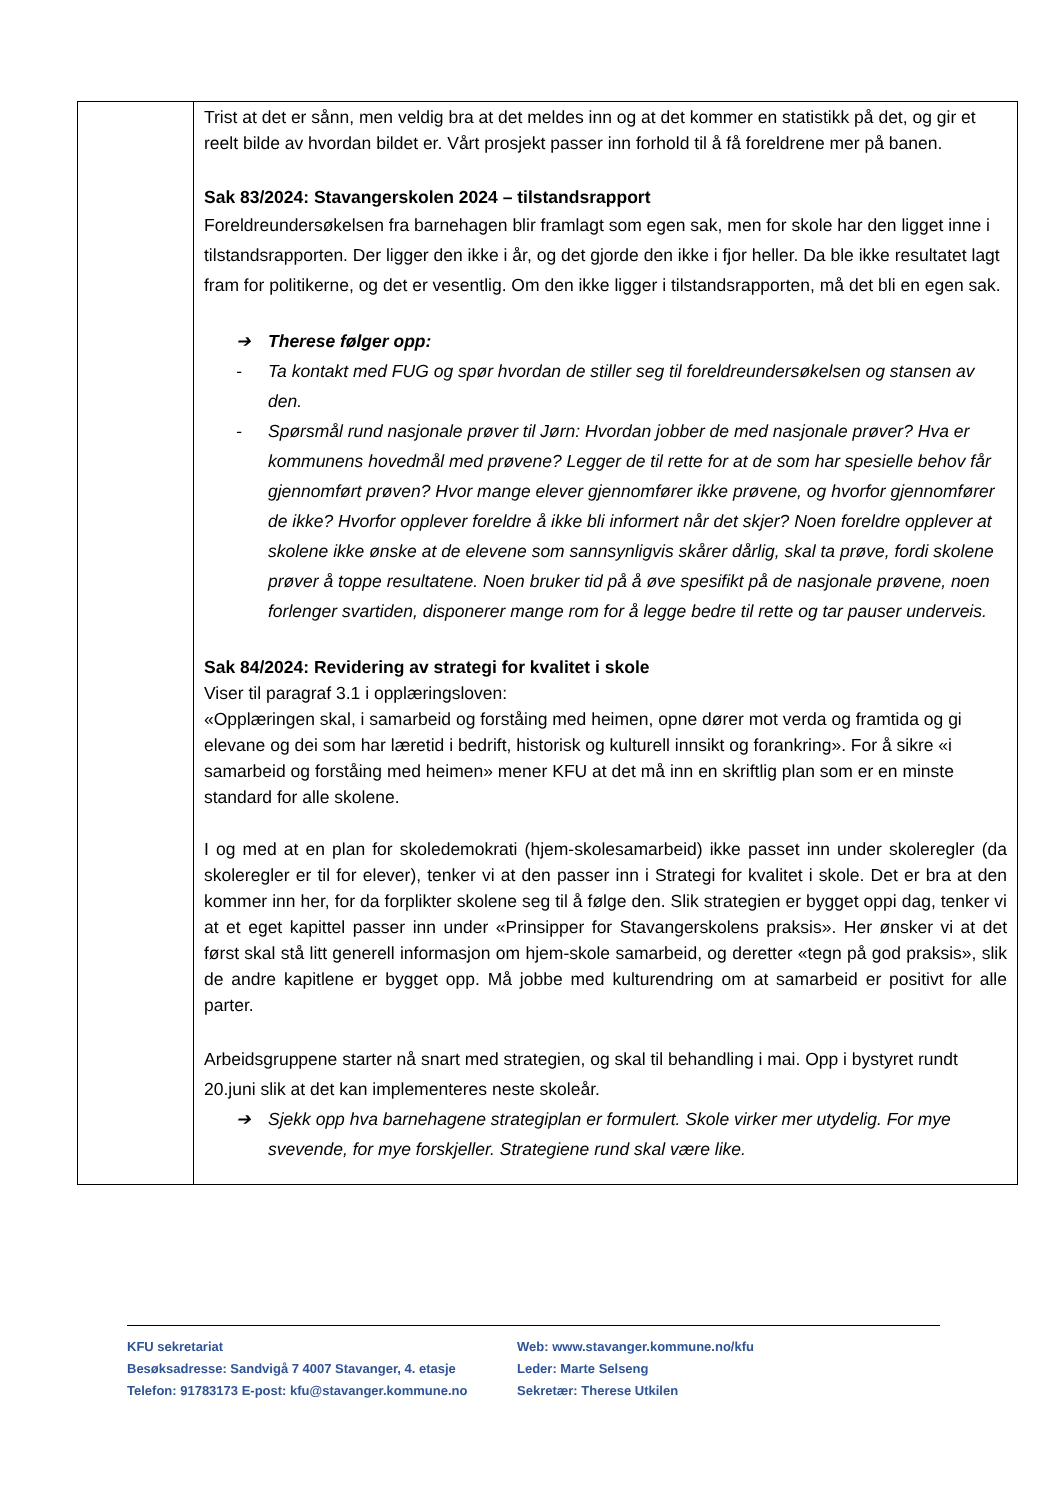| | Trist at det er sånn, men veldig bra at det meldes inn og at det kommer en statistikk på det, og gir et reelt bilde av hvordan bildet er. Vårt prosjekt passer inn forhold til å få foreldrene mer på banen. Sak 83/2024: Stavangerskolen 2024 – tilstandsrapport Foreldreundersøkelsen fra barnehagen blir framlagt som egen sak, men for skole har den ligget inne i tilstandsrapporten. Der ligger den ikke i år, og det gjorde den ikke i fjor heller. Da ble ikke resultatet lagt fram for politikerne, og det er vesentlig. Om den ikke ligger i tilstandsrapporten, må det bli en egen sak. ➔ Therese følger opp: - Ta kontakt med FUG og spør hvordan de stiller seg til foreldreundersøkelsen og stansen av den. - Spørsmål rund nasjonale prøver til Jørn: Hvordan jobber de med nasjonale prøver? Hva er kommunens hovedmål med prøvene? Legger de til rette for at de som har spesielle behov får gjennomført prøven? Hvor mange elever gjennomfører ikke prøvene, og hvorfor gjennomfører de ikke? Hvorfor opplever foreldre å ikke bli informert når det skjer? Noen foreldre opplever at skolene ikke ønske at de elevene som sannsynligvis skårer dårlig, skal ta prøve, fordi skolene prøver å toppe resultatene. Noen bruker tid på å øve spesifikt på de nasjonale prøvene, noen forlenger svartiden, disponerer mange rom for å legge bedre til rette og tar pauser underveis. Sak 84/2024: Revidering av strategi for kvalitet i skole Viser til paragraf 3.1 i opplæringsloven: «Opplæringen skal, i samarbeid og forståing med heimen, opne dører mot verda og framtida og gi elevane og dei som har læretid i bedrift, historisk og kulturell innsikt og forankring». For å sikre «i samarbeid og forståing med heimen» mener KFU at det må inn en skriftlig plan som er en minste standard for alle skolene. I og med at en plan for skoledemokrati (hjem-skolesamarbeid) ikke passet inn under skoleregler (da skoleregler er til for elever), tenker vi at den passer inn i Strategi for kvalitet i skole. Det er bra at den kommer inn her, for da forplikter skolene seg til å følge den. Slik strategien er bygget oppi dag, tenker vi at et eget kapittel passer inn under «Prinsipper for Stavangerskolens praksis». Her ønsker vi at det først skal stå litt generell informasjon om hjem-skole samarbeid, og deretter «tegn på god praksis», slik de andre kapitlene er bygget opp. Må jobbe med kulturendring om at samarbeid er positivt for alle parter. Arbeidsgruppene starter nå snart med strategien, og skal til behandling i mai. Opp i bystyret rundt 20.juni slik at det kan implementeres neste skoleår. ➔ Sjekk opp hva barnehagene strategiplan er formulert. Skole virker mer utydelig. For mye svevende, for mye forskjeller. Strategiene rund skal være like. |
KFU sekretariat
Besøksadresse: Sandvigå 7 4007 Stavanger, 4. etasje
Telefon: 91783173 E-post: kfu@stavanger.kommune.no
Web: www.stavanger.kommune.no/kfu
Leder: Marte Selseng
Sekretær: Therese Utkilen